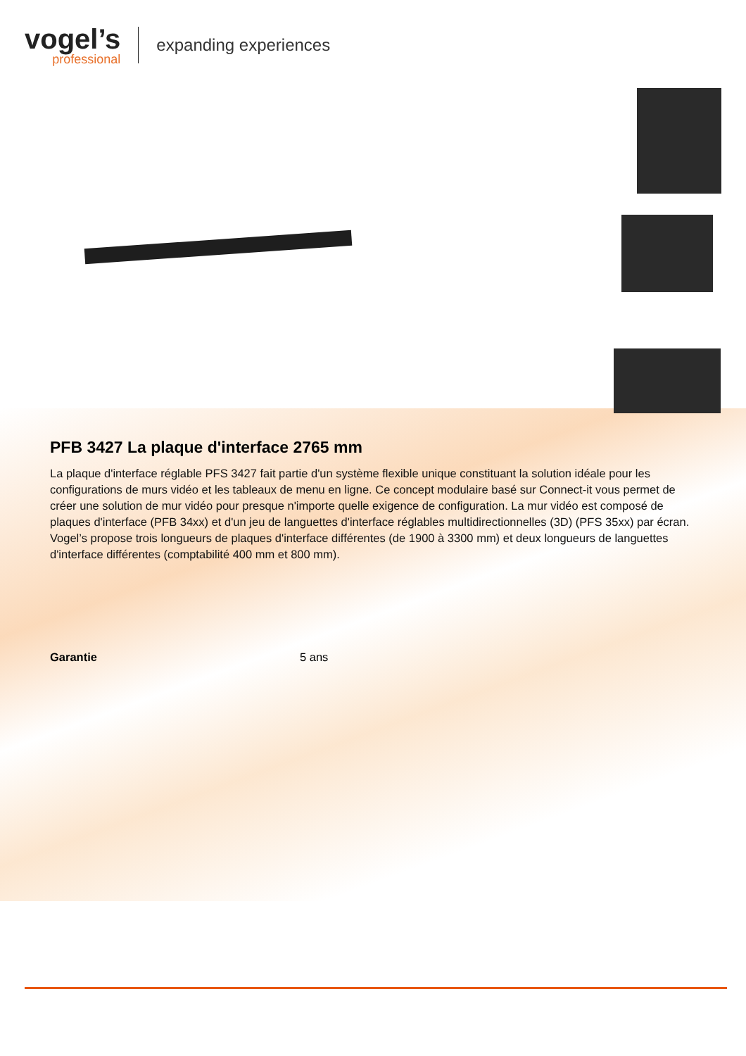vogel’s
professional
expanding experiences
PFB 3427 La plaque d'interface 2765 mm
La plaque d'interface réglable PFS 3427 fait partie d'un système flexible unique constituant la solution idéale pour les configurations de murs vidéo et les tableaux de menu en ligne. Ce concept modulaire basé sur Connect-it vous permet de créer une solution de mur vidéo pour presque n'importe quelle exigence de configuration. La mur vidéo est composé de plaques d'interface (PFB 34xx) et d'un jeu de languettes d'interface réglables multidirectionnelles (3D) (PFS 35xx) par écran. Vogel’s propose trois longueurs de plaques d'interface différentes (de 1900 à 3300 mm) et deux longueurs de languettes d'interface différentes (comptabilité 400 mm et 800 mm).
| Garantie | 5 ans |